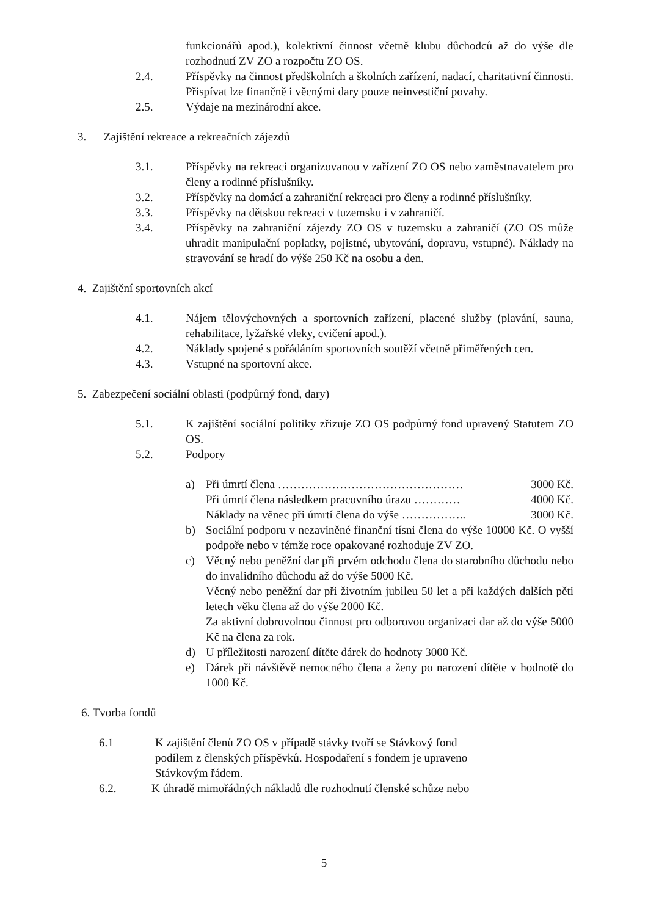funkcionářů apod.), kolektivní činnost včetně klubu důchodců až do výše dle rozhodnutí ZV ZO a rozpočtu ZO OS.
2.4. Příspěvky na činnost předškolních a školních zařízení, nadací, charitativní činnosti. Přispívat lze finančně i věcnými dary pouze neinvestiční povahy.
2.5. Výdaje na mezinárodní akce.
3. Zajištění rekreace a rekreačních zájezdů
3.1. Příspěvky na rekreaci organizovanou v zařízení ZO OS nebo zaměstnavatelem pro členy a rodinné příslušníky.
3.2. Příspěvky na domácí a zahraniční rekreaci pro členy a rodinné příslušníky.
3.3. Příspěvky na dětskou rekreaci v tuzemsku i v zahraničí.
3.4. Příspěvky na zahraniční zájezdy ZO OS v tuzemsku a zahraničí (ZO OS může uhradit manipulační poplatky, pojistné, ubytování, dopravu, vstupné). Náklady na stravování se hradí do výše 250 Kč na osobu a den.
4. Zajištění sportovních akcí
4.1. Nájem tělovýchovných a sportovních zařízení, placené služby (plavání, sauna, rehabilitace, lyžařské vleky, cvičení apod.).
4.2. Náklady spojené s pořádáním sportovních soutěží včetně přiměřených cen.
4.3. Vstupné na sportovní akce.
5. Zabezpečení sociální oblasti (podpůrný fond, dary)
5.1. K zajištění sociální politiky zřizuje ZO OS podpůrný fond upravený Statutem ZO OS.
5.2. Podpory
a) Při úmrtí člena ………………………………………… 3000 Kč.
Při úmrtí člena následkem pracovního úrazu ………… 4000 Kč.
Náklady na věnec při úmrtí člena do výše …………….. 3000 Kč.
b) Sociální podporu v nezaviněné finanční tísni člena do výše 10000 Kč. O vyšší podpoře nebo v témže roce opakované rozhoduje ZV ZO.
c) Věcný nebo peněžní dar při prvém odchodu člena do starobního důchodu nebo do invalidního důchodu až do výše 5000 Kč.
Věcný nebo peněžní dar při životním jubileu 50 let a při každých dalších pěti letech věku člena až do výše 2000 Kč.
Za aktivní dobrovolnou činnost pro odborovou organizaci dar až do výše 5000 Kč na člena za rok.
d) U příležitosti narození dítěte dárek do hodnoty 3000 Kč.
e) Dárek při návštěvě nemocného člena a ženy po narození dítěte v hodnotě do 1000 Kč.
6. Tvorba fondů
6.1 K zajištění členů ZO OS v případě stávky tvoří se Stávkový fond
podílem z členských příspěvků. Hospodaření s fondem je upraveno
Stávkovým řádem.
6.2. K úhradě mimořádných nákladů dle rozhodnutí členské schůze nebo
5